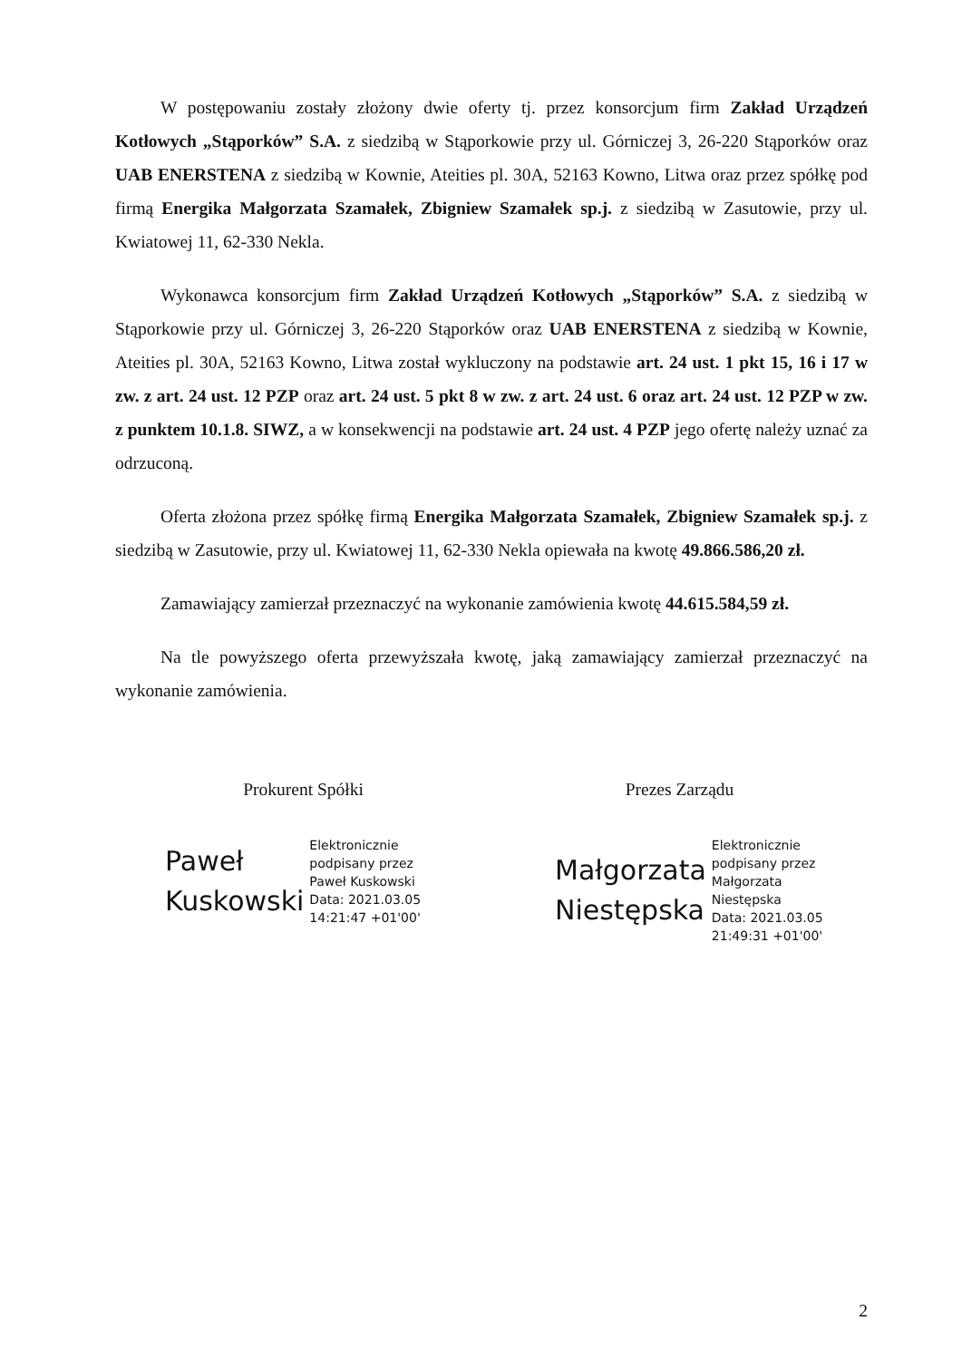W postępowaniu zostały złożony dwie oferty tj. przez konsorcjum firm Zakład Urządzeń Kotłowych „Stąporków” S.A. z siedzibą w Stąporkowie przy ul. Górniczej 3, 26-220 Stąporków oraz UAB ENERSTENA z siedzibą w Kownie, Ateities pl. 30A, 52163 Kowno, Litwa oraz przez spółkę pod firmą Energika Małgorzata Szamałek, Zbigniew Szamałek sp.j. z siedzibą w Zasutowie, przy ul. Kwiatowej 11, 62-330 Nekla.
Wykonawca konsorcjum firm Zakład Urządzeń Kotłowych „Stąporków” S.A. z siedzibą w Stąporkowie przy ul. Górniczej 3, 26-220 Stąporków oraz UAB ENERSTENA z siedzibą w Kownie, Ateities pl. 30A, 52163 Kowno, Litwa został wykluczony na podstawie art. 24 ust. 1 pkt 15, 16 i 17 w zw. z art. 24 ust. 12 PZP oraz art. 24 ust. 5 pkt 8 w zw. z art. 24 ust. 6 oraz art. 24 ust. 12 PZP w zw. z punktem 10.1.8. SIWZ, a w konsekwencji na podstawie art. 24 ust. 4 PZP jego ofertę należy uznać za odrzuconą.
Oferta złożona przez spółkę firmą Energika Małgorzata Szamałek, Zbigniew Szamałek sp.j. z siedzibą w Zasutowie, przy ul. Kwiatowej 11, 62-330 Nekla opiewała na kwotę 49.866.586,20 zł.
Zamawiający zamierzał przeznaczyć na wykonanie zamówienia kwotę 44.615.584,59 zł.
Na tle powyższego oferta przewyższała kwotę, jaką zamawiający zamierzał przeznaczyć na wykonanie zamówienia.
Prokurent Spółki
Paweł
Kuskowski
Elektronicznie
podpisany przez
Paweł Kuskowski
Data: 2021.03.05
14:21:47 +01'00'
Prezes Zarządu
Małgorzata
Niestępska
Elektronicznie
podpisany przez
Małgorzata
Niestępska
Data: 2021.03.05
21:49:31 +01'00'
2